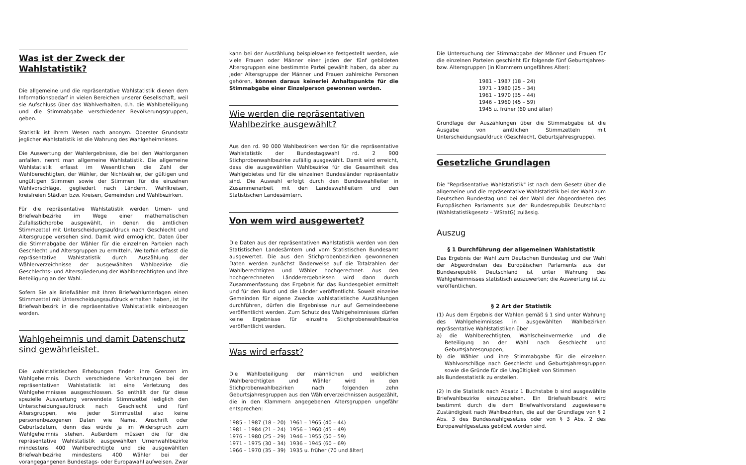Was ist der Zweck der Wahlstatistik?
Die allgemeine und die repräsentative Wahlstatistik dienen dem Informationsbedarf in vielen Bereichen unserer Gesellschaft, weil sie Aufschluss über das Wahlverhalten, d.h. die Wahlbeteiligung und die Stimmabgabe verschiedener Bevölkerungsgruppen, geben.
Statistik ist ihrem Wesen nach anonym. Oberster Grundsatz jeglicher Wahlstatistik ist die Wahrung des Wahlgeheimnisses.
Die Auswertung der Wahlergebnisse, die bei den Wahlorganen anfallen, nennt man allgemeine Wahlstatistik. Die allgemeine Wahlstatistik erfasst im Wesentlichen die Zahl der Wahlberechtigten, der Wähler, der Nichtwähler, der gültigen und ungültigen Stimmen sowie der Stimmen für die einzelnen Wahlvorschläge, gegliedert nach Ländern, Wahlkreisen, kreisfreien Städten bzw. Kreisen, Gemeinden und Wahlbezirken.
Für die repräsentative Wahlstatistik werden Urnen- und Briefwahlbezirke im Wege einer mathematischen Zufallsstichprobe ausgewählt, in denen die amtlichen Stimmzettel mit Unterscheidungsaufdruck nach Geschlecht und Altersgruppe versehen sind. Damit wird ermöglicht, Daten über die Stimmabgabe der Wähler für die einzelnen Parteien nach Geschlecht und Altersgruppen zu ermitteln. Weiterhin erfasst die repräsentative Wahlstatistik durch Auszählung der Wählerverzeichnisse der ausgewählten Wahlbezirke die Geschlechts- und Altersgliederung der Wahlberechtigten und ihre Beteiligung an der Wahl.
Sofern Sie als Briefwähler mit Ihren Briefwahlunterlagen einen Stimmzettel mit Unterscheidungsaufdruck erhalten haben, ist Ihr Briefwahlbezirk in die repräsentative Wahlstatistik einbezogen worden.
Wahlgeheimnis und damit Datenschutz sind gewährleistet.
Die wahlstatistischen Erhebungen finden ihre Grenzen im Wahlgeheimnis. Durch verschiedene Vorkehrungen bei der repräsentativen Wahlstatistik ist eine Verletzung des Wahlgeheimnisses ausgeschlossen. So enthält der für diese spezielle Auswertung verwendete Stimmzettel lediglich den Unterscheidungsaufdruck nach Geschlecht und fünf Altersgruppen, wie jeder Stimmzettel also keine personenbezogenen Daten wie Name, Anschrift oder Geburtsdatum, denn das würde ja im Widerspruch zum Wahlgeheimnis stehen. Außerdem müssen die für die repräsentative Wahlstatistik ausgewählten Urnenwahlbezirke mindestens 400 Wahlberechtigte und die ausgewählten Briefwahlbezirke mindestens 400 Wähler bei der vorangegangenen Bundestags- oder Europawahl aufweisen. Zwar
kann bei der Auszählung beispielsweise festgestellt werden, wie viele Frauen oder Männer einer jeden der fünf gebildeten Altersgruppen eine bestimmte Partei gewählt haben, da aber zu jeder Altersgruppe der Männer und Frauen zahlreiche Personen gehören, können daraus keinerlei Anhaltspunkte für die Stimmabgabe einer Einzelperson gewonnen werden.
Wie werden die repräsentativen Wahlbezirke ausgewählt?
Aus den rd. 90 000 Wahlbezirken werden für die repräsentative Wahlstatistik der Bundestagswahl rd. 2 900 Stichprobenwahlbezirke zufällig ausgewählt. Damit wird erreicht, dass die ausgewählten Wahlbezirke für die Gesamtheit des Wahlgebietes und für die einzelnen Bundesländer repräsentativ sind. Die Auswahl erfolgt durch den Bundeswahlleiter in Zusammenarbeit mit den Landeswahlleitern und den Statistischen Landesämtern.
Von wem wird ausgewertet?
Die Daten aus der repräsentativen Wahlstatistik werden von den Statistischen Landesämtern und vom Statistischen Bundesamt ausgewertet. Die aus den Stichprobenbezirken gewonnenen Daten werden zunächst länderweise auf die Totalzahlen der Wahlberechtigten und Wähler hochgerechnet. Aus den hochgerechneten Ländderergebnissen wird dann durch Zusammenfassung das Ergebnis für das Bundesgebiet ermittelt und für den Bund und die Länder veröffentlicht. Soweit einzelne Gemeinden für eigene Zwecke wahlstatistische Auszählungen durchführen, dürfen die Ergebnisse nur auf Gemeindeebene veröffentlicht werden. Zum Schutz des Wahlgeheimnisses dürfen keine Ergebnisse für einzelne Stichprobenwahlbezirke veröffentlicht werden.
Was wird erfasst?
Die Wahlbeteiligung der männlichen und weiblichen Wahlberechtigten und Wähler wird in den Stichprobenwahlbezirken nach folgenden zehn Geburtsjahresgruppen aus den Wählerverzeichnissen ausgezählt, die in den Klammern angegebenen Altersgruppen ungefähr entsprechen:
| 1985 – 1987 (18 – 20) | 1961 – 1965 (40 – 44) |
| 1981 – 1984 (21 – 24) | 1956 – 1960 (45 – 49) |
| 1976 – 1980 (25 – 29) | 1946 – 1955 (50 – 59) |
| 1971 – 1975 (30 – 34) | 1936 – 1945 (60 – 69) |
| 1966 – 1970 (35 – 39) | 1935 u. früher (70 und älter) |
Die Untersuchung der Stimmabgabe der Männer und Frauen für die einzelnen Parteien geschieht für folgende fünf Geburtsjahres- bzw. Altersgruppen (in Klammern ungefähres Alter):
| 1981 – 1987 (18 – 24) |
| 1971 – 1980 (25 – 34) |
| 1961 – 1970 (35 – 44) |
| 1946 – 1960 (45 – 59) |
| 1945 u. früher (60 und älter) |
Grundlage der Auszählungen über die Stimmabgabe ist die Ausgabe von amtlichen Stimmzetteln mit Unterscheidungsaufdruck (Geschlecht, Geburtsjahresgruppe).
Gesetzliche Grundlagen
Die "Repräsentative Wahlstatistik" ist nach dem Gesetz über die allgemeine und die repräsentative Wahlstatistik bei der Wahl zum Deutschen Bundestag und bei der Wahl der Abgeordneten des Europäischen Parlaments aus der Bundesrepublik Deutschland (Wahlstatistikgesetz – WStatG) zulässig.
Auszug
§ 1 Durchführung der allgemeinen Wahlstatistik
Das Ergebnis der Wahl zum Deutschen Bundestag und der Wahl der Abgeordneten des Europäischen Parlaments aus der Bundesrepublik Deutschland ist unter Wahrung des Wahlgeheimnisses statistisch auszuwerten; die Auswertung ist zu veröffentlichen.
§ 2 Art der Statistik
(1) Aus dem Ergebnis der Wahlen gemäß § 1 sind unter Wahrung des Wahlgeheimnisses in ausgewählten Wahlbezirken repräsentative Wahlstatistiken über
a) die Wahlberechtigten, Wahlscheinvermerke und die Beteiligung an der Wahl nach Geschlecht und Geburtsjahresgruppen,
b) die Wähler und ihre Stimmabgabe für die einzelnen Wahlvorschläge nach Geschlecht und Geburtsjahresgruppen sowie die Gründe für die Ungültigkeit von Stimmen
als Bundesstatistik zu erstellen.
(2) In die Statistik nach Absatz 1 Buchstabe b sind ausgewählte Briefwahlbezirke einzubeziehen. Ein Briefwahlbezirk wird bestimmt durch die dem Briefwahlvorstand zugewiesene Zuständigkeit nach Wahlbezirken, die auf der Grundlage von § 2 Abs. 3 des Bundeswahlgesetzes oder von § 3 Abs. 2 des Europawahlgesetzes gebildet worden sind.